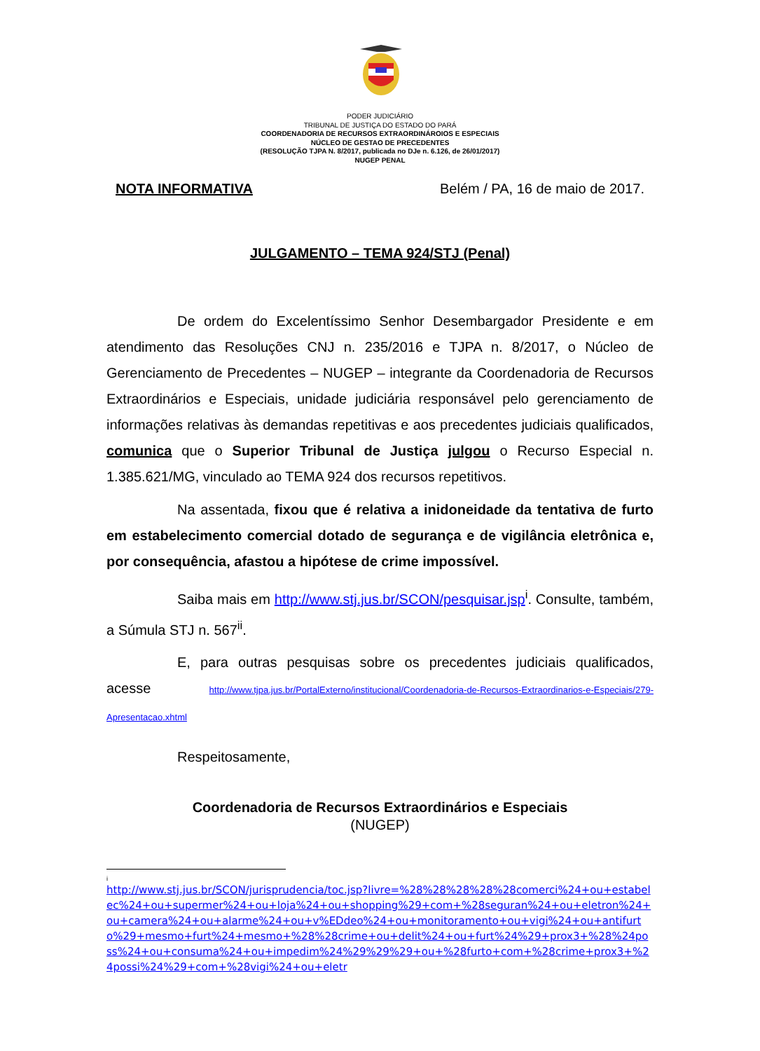PODER JUDICIÁRIO
TRIBUNAL DE JUSTIÇA DO ESTADO DO PARÁ
COORDENADORIA DE RECURSOS EXTRAORDINÁROIOS E ESPECIAIS
NÚCLEO DE GESTAO DE PRECEDENTES
(RESOLUÇÃO TJPA N. 8/2017, publicada no DJe n. 6.126, de 26/01/2017)
NUGEP PENAL
NOTA INFORMATIVA Belém / PA, 16 de maio de 2017.
JULGAMENTO – TEMA 924/STJ (Penal)
De ordem do Excelentíssimo Senhor Desembargador Presidente e em atendimento das Resoluções CNJ n. 235/2016 e TJPA n. 8/2017, o Núcleo de Gerenciamento de Precedentes – NUGEP – integrante da Coordenadoria de Recursos Extraordinários e Especiais, unidade judiciária responsável pelo gerenciamento de informações relativas às demandas repetitivas e aos precedentes judiciais qualificados, comunica que o Superior Tribunal de Justiça julgou o Recurso Especial n. 1.385.621/MG, vinculado ao TEMA 924 dos recursos repetitivos.
Na assentada, fixou que é relativa a inidoneidade da tentativa de furto em estabelecimento comercial dotado de segurança e de vigilância eletrônica e, por consequência, afastou a hipótese de crime impossível.
Saiba mais em http://www.stj.jus.br/SCON/pesquisar.jsp<sup>i</sup>. Consulte, também, a Súmula STJ n. 567<sup>ii</sup>.
E, para outras pesquisas sobre os precedentes judiciais qualificados, acesse http://www.tjpa.jus.br/PortalExterno/institucional/Coordenadoria-de-Recursos-Extraordinarios-e-Especiais/279-Apresentacao.xhtml
Respeitosamente,
Coordenadoria de Recursos Extraordinários e Especiais
(NUGEP)
i
http://www.stj.jus.br/SCON/jurisprudencia/toc.jsp?livre=%28%28%28%28%28comerci%24+ou+estabelec%24+ou+supermer%24+ou+loja%24+ou+shopping%29+com+%28seguran%24+ou+eletron%24+ou+camera%24+ou+alarme%24+ou+v%EDdeo%24+ou+monitoramento+ou+vigi%24+ou+antifurto%29+mesmo+furt%24+mesmo+%28%28crime+ou+delit%24+ou+furt%24%29+prox3+%28%24poss%24+ou+consuma%24+ou+impedim%24%29%29%29+ou+%28furto+com+%28crime+prox3+%24possi%24%29+com+%28vigi%24+ou+eletr